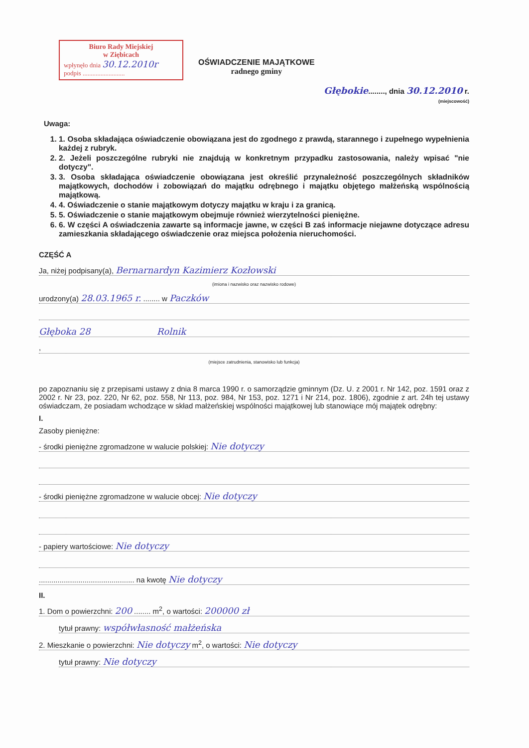Biuro Rady Miejskiej
w Ziębicach
wpłynęło dnia 30.12.2010r
podpis ..........................
OŚWIADCZENIE MAJĄTKOWE
radnego gminy
Głębokie........, dnia 30.12.2010 r.
(miejscowość)
Uwaga:
1. 1. Osoba składająca oświadczenie obowiązana jest do zgodnego z prawdą, starannego i zupełnego wypełnienia każdej z rubryk.
2. 2. Jeżeli poszczególne rubryki nie znajdują w konkretnym przypadku zastosowania, należy wpisać "nie dotyczy".
3. 3. Osoba składająca oświadczenie obowiązana jest określić przynależność poszczególnych składników majątkowych, dochodów i zobowiązań do majątku odrębnego i majątku objętego małżeńską wspólnością majątkową.
4. 4. Oświadczenie o stanie majątkowym dotyczy majątku w kraju i za granicą.
5. 5. Oświadczenie o stanie majątkowym obejmuje również wierzytelności pieniężne.
6. 6. W części A oświadczenia zawarte są informacje jawne, w części B zaś informacje niejawne dotyczące adresu zamieszkania składającego oświadczenie oraz miejsca położenia nieruchomości.
CZĘŚĆ A
Ja, niżej podpisany(a), Bernarnardyn Kazimierz Kozłowski
(imiona i nazwisko oraz nazwisko rodowe)
urodzony(a) 28.03.1965 r. ........ w Paczków
Głęboka 28 Rolnik
,
(miejsce zatrudnienia, stanowisko lub funkcja)
po zapoznaniu się z przepisami ustawy z dnia 8 marca 1990 r. o samorządzie gminnym (Dz. U. z 2001 r. Nr 142, poz. 1591 oraz z 2002 r. Nr 23, poz. 220, Nr 62, poz. 558, Nr 113, poz. 984, Nr 153, poz. 1271 i Nr 214, poz. 1806), zgodnie z art. 24h tej ustawy oświadczam, że posiadam wchodzące w skład małżeńskiej wspólności majątkowej lub stanowiące mój majątek odrębny:
I.
Zasoby pieniężne:
- środki pieniężne zgromadzone w walucie polskiej: Nie dotyczy
- środki pieniężne zgromadzone w walucie obcej: Nie dotyczy
- papiery wartościowe: Nie dotyczy
.............................................. na kwotę Nie dotyczy
II.
1. Dom o powierzchni: 200 ........ m<sup>2</sup>, o wartości: 200000 zł
tytuł prawny: współwłasność małżeńska
2. Mieszkanie o powierzchni: Nie dotyczy m<sup>2</sup>, o wartości: Nie dotyczy
tytuł prawny: Nie dotyczy